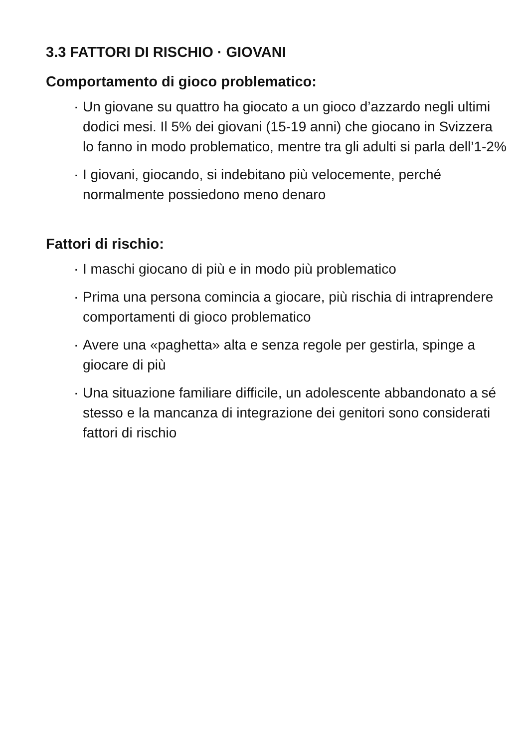3.3 FATTORI DI RISCHIO · GIOVANI
Comportamento di gioco problematico:
· Un giovane su quattro ha giocato a un gioco d’azzardo negli ultimi dodici mesi. Il 5% dei giovani (15-19 anni) che giocano in Svizzera lo fanno in modo problematico, mentre tra gli adulti si parla dell’1-2%
· I giovani, giocando, si indebitano più velocemente, perché normalmente possiedono meno denaro
Fattori di rischio:
· I maschi giocano di più e in modo più problematico
· Prima una persona comincia a giocare, più rischia di intraprendere comportamenti di gioco problematico
· Avere una «paghetta» alta e senza regole per gestirla, spinge a giocare di più
· Una situazione familiare difficile, un adolescente abbandonato a sé stesso e la mancanza di integrazione dei genitori sono considerati fattori di rischio